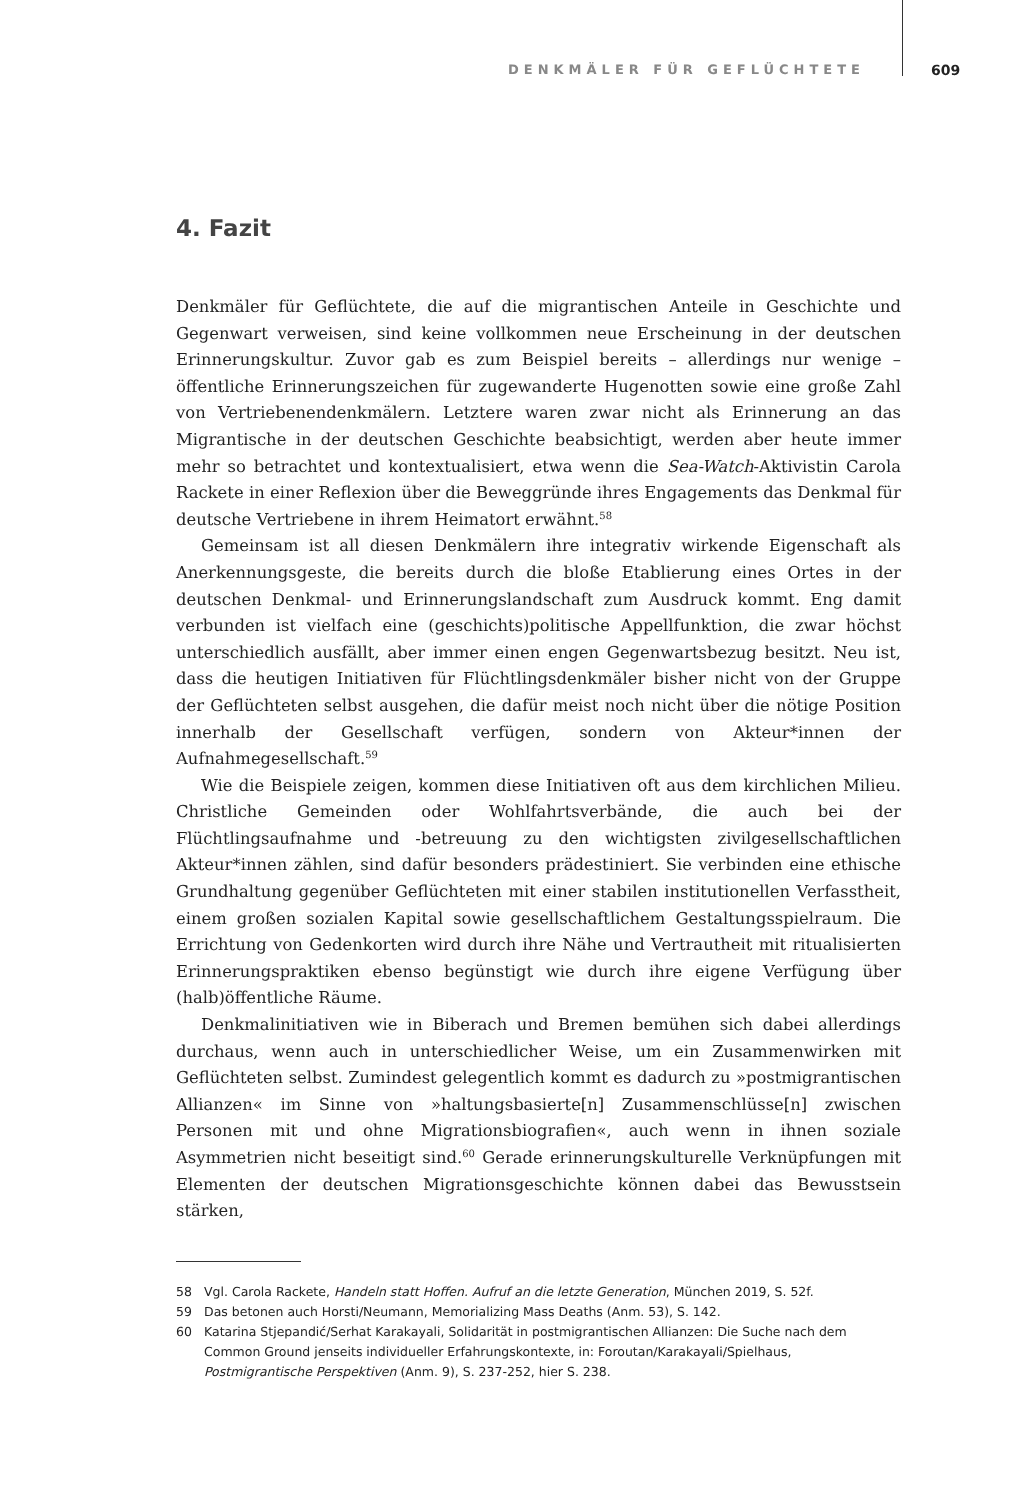DENKMÄLER FÜR GEFLÜCHTETE 609
4. Fazit
Denkmäler für Geflüchtete, die auf die migrantischen Anteile in Geschichte und Gegenwart verweisen, sind keine vollkommen neue Erscheinung in der deutschen Erinnerungskultur. Zuvor gab es zum Beispiel bereits – allerdings nur wenige – öffentliche Erinnerungszeichen für zugewanderte Hugenotten sowie eine große Zahl von Vertriebenendenkmälern. Letztere waren zwar nicht als Erinnerung an das Migrantische in der deutschen Geschichte beabsichtigt, werden aber heute immer mehr so betrachtet und kontextualisiert, etwa wenn die Sea-Watch-Aktivistin Carola Rackete in einer Reflexion über die Beweggründe ihres Engagements das Denkmal für deutsche Vertriebene in ihrem Heimatort erwähnt.<sup>58</sup>
Gemeinsam ist all diesen Denkmälern ihre integrativ wirkende Eigenschaft als Anerkennungsgeste, die bereits durch die bloße Etablierung eines Ortes in der deutschen Denkmal- und Erinnerungslandschaft zum Ausdruck kommt. Eng damit verbunden ist vielfach eine (geschichts)politische Appellfunktion, die zwar höchst unterschiedlich ausfällt, aber immer einen engen Gegenwartsbezug besitzt. Neu ist, dass die heutigen Initiativen für Flüchtlingsdenkmäler bisher nicht von der Gruppe der Geflüchteten selbst ausgehen, die dafür meist noch nicht über die nötige Position innerhalb der Gesellschaft verfügen, sondern von Akteur*innen der Aufnahmegesellschaft.<sup>59</sup>
Wie die Beispiele zeigen, kommen diese Initiativen oft aus dem kirchlichen Milieu. Christliche Gemeinden oder Wohlfahrtsverbände, die auch bei der Flüchtlingsaufnahme und -betreuung zu den wichtigsten zivilgesellschaftlichen Akteur*innen zählen, sind dafür besonders prädestiniert. Sie verbinden eine ethische Grundhaltung gegenüber Geflüchteten mit einer stabilen institutionellen Verfasstheit, einem großen sozialen Kapital sowie gesellschaftlichem Gestaltungsspielraum. Die Errichtung von Gedenkorten wird durch ihre Nähe und Vertrautheit mit ritualisierten Erinnerungspraktiken ebenso begünstigt wie durch ihre eigene Verfügung über (halb)öffentliche Räume.
Denkmalinitiativen wie in Biberach und Bremen bemühen sich dabei allerdings durchaus, wenn auch in unterschiedlicher Weise, um ein Zusammenwirken mit Geflüchteten selbst. Zumindest gelegentlich kommt es dadurch zu »postmigrantischen Allianzen« im Sinne von »haltungsbasierte[n] Zusammenschlüsse[n] zwischen Personen mit und ohne Migrationsbiografien«, auch wenn in ihnen soziale Asymmetrien nicht beseitigt sind.<sup>60</sup> Gerade erinnerungskulturelle Verknüpfungen mit Elementen der deutschen Migrationsgeschichte können dabei das Bewusstsein stärken,
58 Vgl. Carola Rackete, Handeln statt Hoffen. Aufruf an die letzte Generation, München 2019, S. 52f.
59 Das betonen auch Horsti/Neumann, Memorializing Mass Deaths (Anm. 53), S. 142.
60 Katarina Stjepandić/Serhat Karakayali, Solidarität in postmigrantischen Allianzen: Die Suche nach dem Common Ground jenseits individueller Erfahrungskontexte, in: Foroutan/Karakayali/Spielhaus, Postmigrantische Perspektiven (Anm. 9), S. 237-252, hier S. 238.